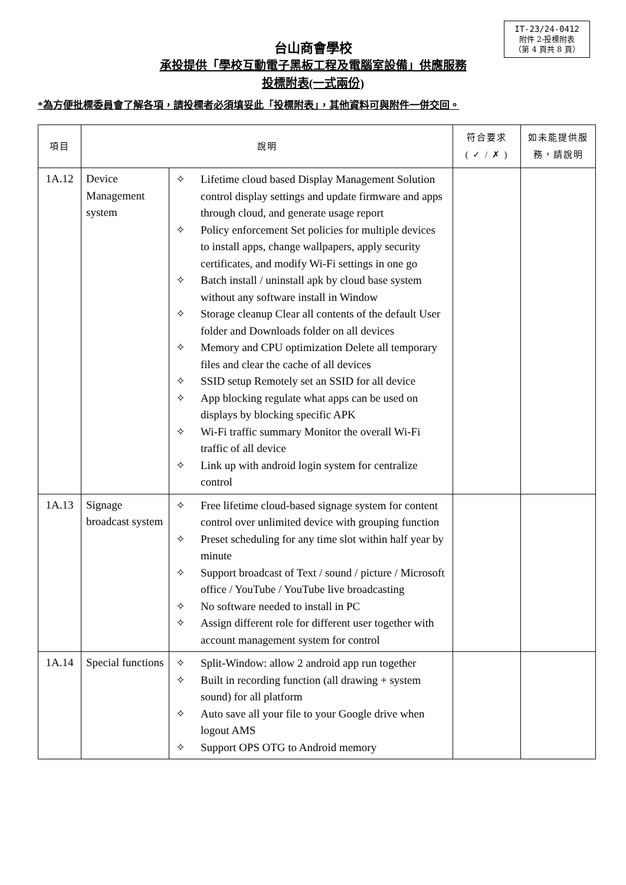IT-23/24-0412
附件 2-投標附表
（第 4 頁共 8 頁）
台山商會學校
承投提供「學校互動電子黑板工程及電腦室設備」供應服務
投標附表(一式兩份)
*為方便批標委員會了解各項，請投標者必須填妥此「投標附表」，其他資料可與附件一併交回。
| 項目 | 說明 | | 符合要求 ( ✓ / ✗ ) | 如未能提供服務，請說明 |
| --- | --- | --- | --- | --- |
| 1A.12 | Device Management system | ✧ Lifetime cloud based Display Management Solution control display settings and update firmware and apps through cloud, and generate usage report ✧ Policy enforcement Set policies for multiple devices to install apps, change wallpapers, apply security certificates, and modify Wi-Fi settings in one go ✧ Batch install / uninstall apk by cloud base system without any software install in Window ✧ Storage cleanup Clear all contents of the default User folder and Downloads folder on all devices ✧ Memory and CPU optimization Delete all temporary files and clear the cache of all devices ✧ SSID setup Remotely set an SSID for all device ✧ App blocking regulate what apps can be used on displays by blocking specific APK ✧ Wi-Fi traffic summary Monitor the overall Wi-Fi traffic of all device ✧ Link up with android login system for centralize control | | |
| 1A.13 | Signage broadcast system | ✧ Free lifetime cloud-based signage system for content control over unlimited device with grouping function ✧ Preset scheduling for any time slot within half year by minute ✧ Support broadcast of Text / sound / picture / Microsoft office / YouTube / YouTube live broadcasting ✧ No software needed to install in PC ✧ Assign different role for different user together with account management system for control | | |
| 1A.14 | Special functions | ✧ Split-Window: allow 2 android app run together ✧ Built in recording function (all drawing + system sound) for all platform ✧ Auto save all your file to your Google drive when logout AMS ✧ Support OPS OTG to Android memory | | |